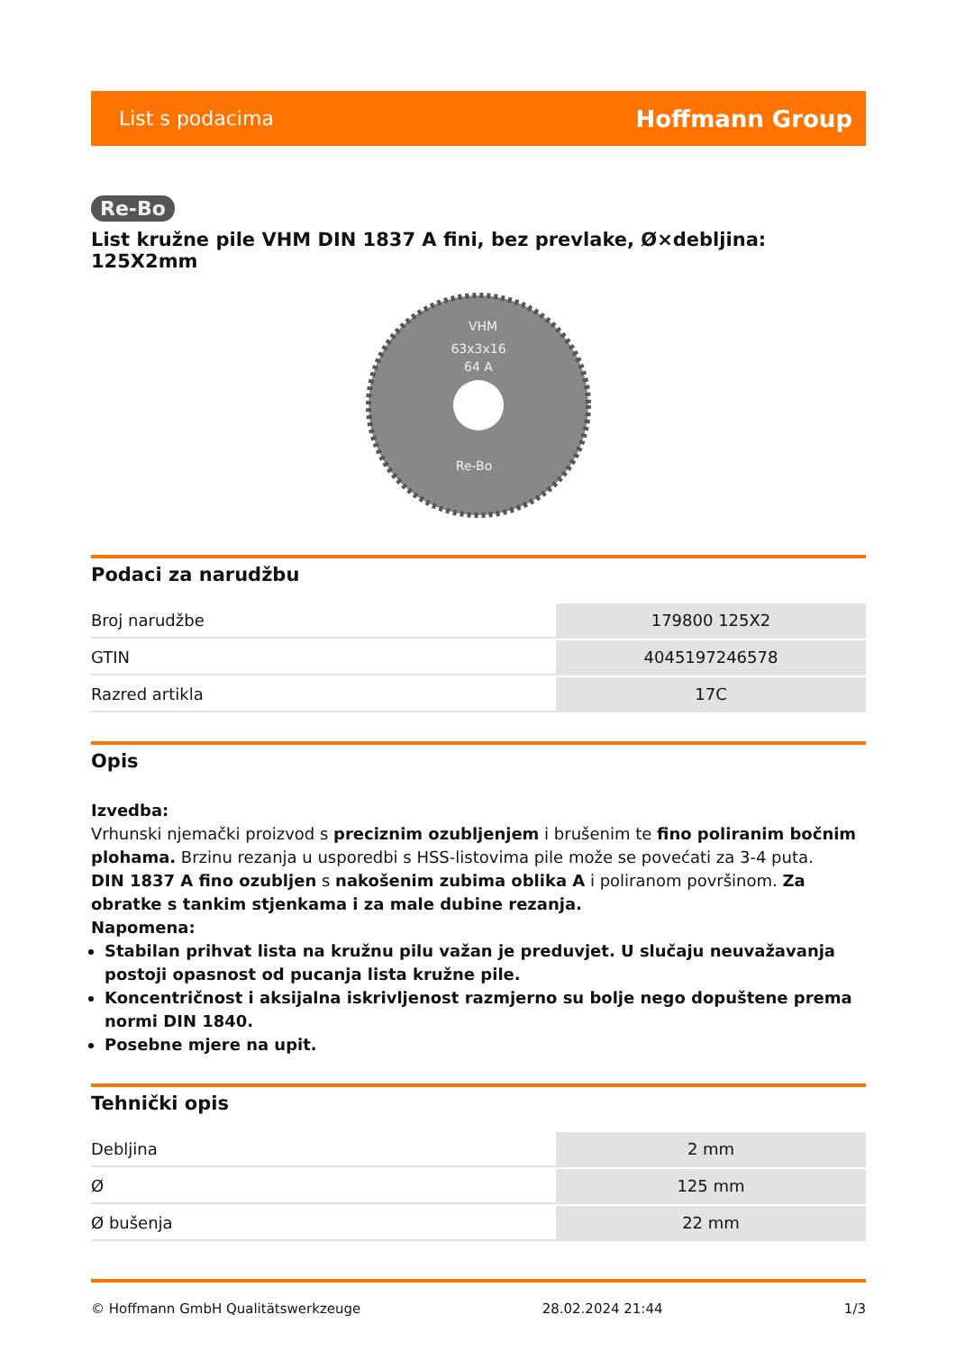List s podacima Hoffmann Group
Re-Bo
List kružne pile VHM DIN 1837 A fini, bez prevlake, Ø×debljina: 125X2mm
VHM
63x3x16
64 A
Re-Bo
Podaci za narudžbu
| Broj narudžbe | 179800 125X2 |
| GTIN | 4045197246578 |
| Razred artikla | 17C |
Opis
Izvedba:
Vrhunski njemački proizvod s preciznim ozubljenjem i brušenim te fino poliranim bočnim plohama. Brzinu rezanja u usporedbi s HSS-listovima pile može se povećati za 3-4 puta.
DIN 1837 A fino ozubljen s nakošenim zubima oblika A i poliranom površinom. Za obratke s tankim stjenkama i za male dubine rezanja.
Napomena:
Stabilan prihvat lista na kružnu pilu važan je preduvjet. U slučaju neuvažavanja postoji opasnost od pucanja lista kružne pile.
Koncentričnost i aksijalna iskrivljenost razmjerno su bolje nego dopuštene prema normi DIN 1840.
Posebne mjere na upit.
Tehnički opis
| Debljina | 2 mm |
| Ø | 125 mm |
| Ø bušenja | 22 mm |
© Hoffmann GmbH Qualitätswerkzeuge 28.02.2024 21:44 1/3